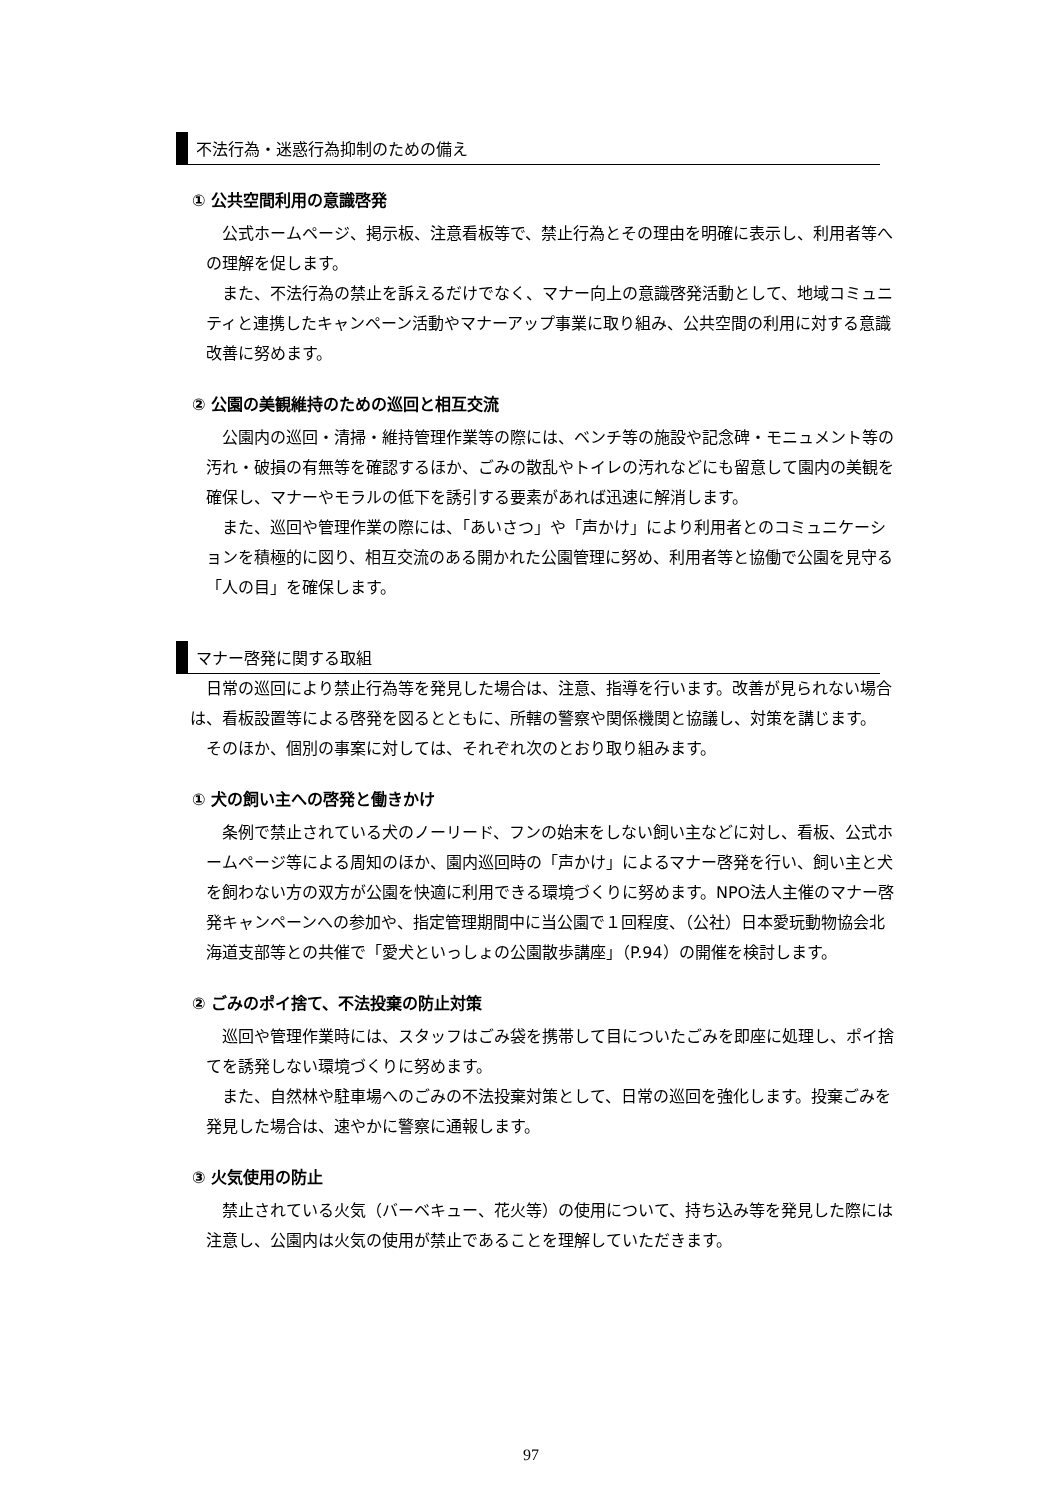不法行為・迷惑行為抑制のための備え
① 公共空間利用の意識啓発
公式ホームページ、掲示板、注意看板等で、禁止行為とその理由を明確に表示し、利用者等への理解を促します。
また、不法行為の禁止を訴えるだけでなく、マナー向上の意識啓発活動として、地域コミュニティと連携したキャンペーン活動やマナーアップ事業に取り組み、公共空間の利用に対する意識改善に努めます。
② 公園の美観維持のための巡回と相互交流
公園内の巡回・清掃・維持管理作業等の際には、ベンチ等の施設や記念碑・モニュメント等の汚れ・破損の有無等を確認するほか、ごみの散乱やトイレの汚れなどにも留意して園内の美観を確保し、マナーやモラルの低下を誘引する要素があれば迅速に解消します。
また、巡回や管理作業の際には、「あいさつ」や「声かけ」により利用者とのコミュニケーションを積極的に図り、相互交流のある開かれた公園管理に努め、利用者等と協働で公園を見守る「人の目」を確保します。
マナー啓発に関する取組
日常の巡回により禁止行為等を発見した場合は、注意、指導を行います。改善が見られない場合は、看板設置等による啓発を図るとともに、所轄の警察や関係機関と協議し、対策を講じます。
そのほか、個別の事案に対しては、それぞれ次のとおり取り組みます。
① 犬の飼い主への啓発と働きかけ
条例で禁止されている犬のノーリード、フンの始末をしない飼い主などに対し、看板、公式ホームページ等による周知のほか、園内巡回時の「声かけ」によるマナー啓発を行い、飼い主と犬を飼わない方の双方が公園を快適に利用できる環境づくりに努めます。NPO法人主催のマナー啓発キャンペーンへの参加や、指定管理期間中に当公園で１回程度、（公社）日本愛玩動物協会北海道支部等との共催で「愛犬といっしょの公園散歩講座」（P.94）の開催を検討します。
② ごみのポイ捨て、不法投棄の防止対策
巡回や管理作業時には、スタッフはごみ袋を携帯して目についたごみを即座に処理し、ポイ捨てを誘発しない環境づくりに努めます。
また、自然林や駐車場へのごみの不法投棄対策として、日常の巡回を強化します。投棄ごみを発見した場合は、速やかに警察に通報します。
③ 火気使用の防止
禁止されている火気（バーベキュー、花火等）の使用について、持ち込み等を発見した際には注意し、公園内は火気の使用が禁止であることを理解していただきます。
97